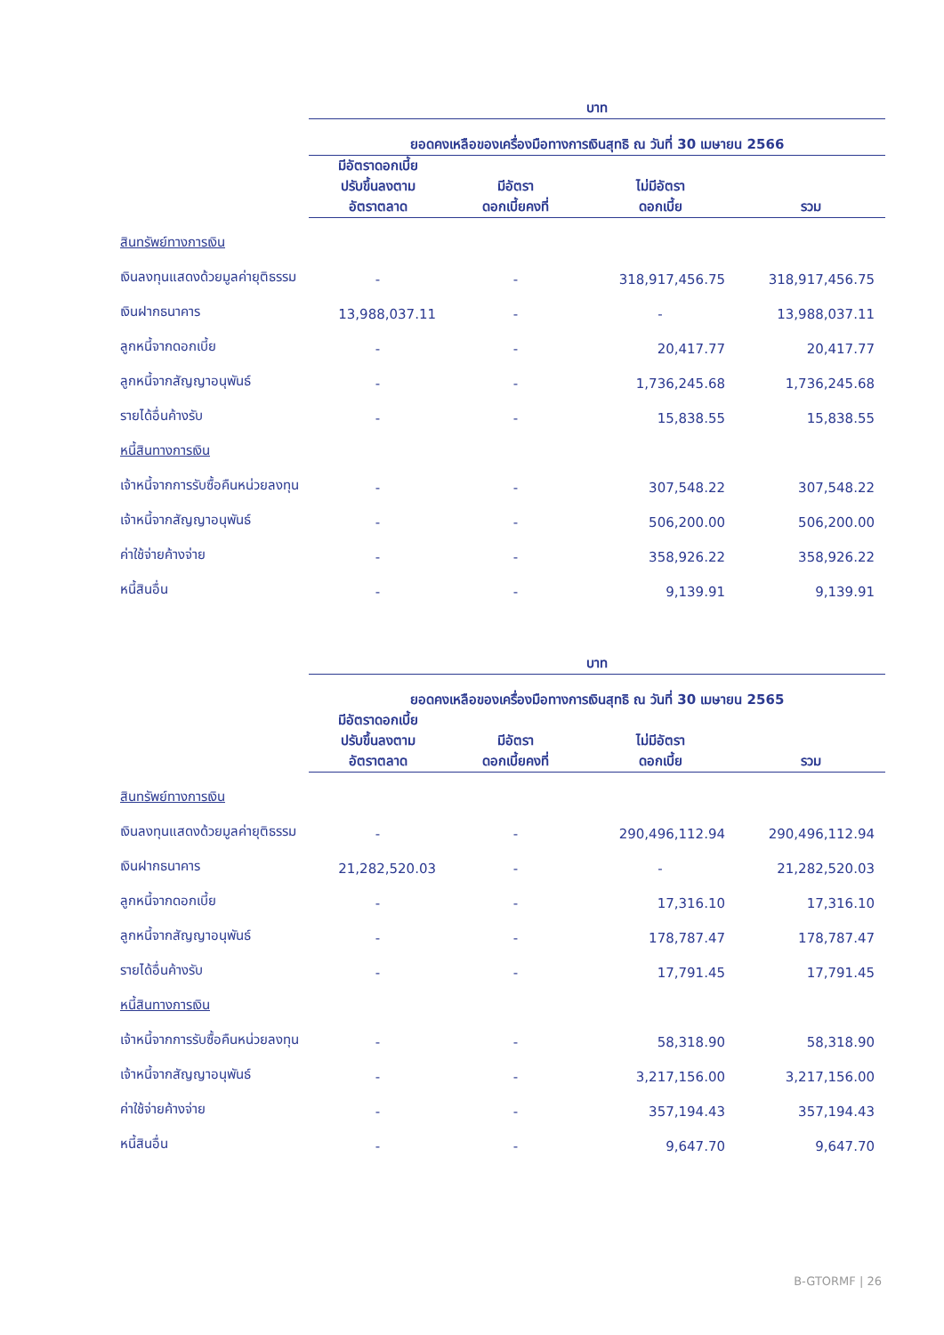| | บาท | | | |
| | ยอดคงเหลือของเครื่องมือทางการเงินสุทธิ ณ วันที่ 30 เมษายน 2566 | | | |
| | มีอัตราดอกเบี้ย ปรับขึ้นลงตาม อัตราตลาด | มีอัตรา ดอกเบี้ยคงที่ | ไม่มีอัตรา ดอกเบี้ย | รวม |
| สินทรัพย์ทางการเงิน | | | | |
| เงินลงทุนแสดงด้วยมูลค่ายุติธรรม | - | - | 318,917,456.75 | 318,917,456.75 |
| เงินฝากธนาคาร | 13,988,037.11 | - | - | 13,988,037.11 |
| ลูกหนี้จากดอกเบี้ย | - | - | 20,417.77 | 20,417.77 |
| ลูกหนี้จากสัญญาอนุพันธ์ | - | - | 1,736,245.68 | 1,736,245.68 |
| รายได้อื่นค้างรับ | - | - | 15,838.55 | 15,838.55 |
| หนี้สินทางการเงิน | | | | |
| เจ้าหนี้จากการรับซื้อคืนหน่วยลงทุน | - | - | 307,548.22 | 307,548.22 |
| เจ้าหนี้จากสัญญาอนุพันธ์ | - | - | 506,200.00 | 506,200.00 |
| ค่าใช้จ่ายค้างจ่าย | - | - | 358,926.22 | 358,926.22 |
| หนี้สินอื่น | - | - | 9,139.91 | 9,139.91 |
| | บาท | | | |
| | ยอดคงเหลือของเครื่องมือทางการเงินสุทธิ ณ วันที่ 30 เมษายน 2565 | | | |
| | มีอัตราดอกเบี้ย ปรับขึ้นลงตาม อัตราตลาด | มีอัตรา ดอกเบี้ยคงที่ | ไม่มีอัตรา ดอกเบี้ย | รวม |
| สินทรัพย์ทางการเงิน | | | | |
| เงินลงทุนแสดงด้วยมูลค่ายุติธรรม | - | - | 290,496,112.94 | 290,496,112.94 |
| เงินฝากธนาคาร | 21,282,520.03 | - | - | 21,282,520.03 |
| ลูกหนี้จากดอกเบี้ย | - | - | 17,316.10 | 17,316.10 |
| ลูกหนี้จากสัญญาอนุพันธ์ | - | - | 178,787.47 | 178,787.47 |
| รายได้อื่นค้างรับ | - | - | 17,791.45 | 17,791.45 |
| หนี้สินทางการเงิน | | | | |
| เจ้าหนี้จากการรับซื้อคืนหน่วยลงทุน | - | - | 58,318.90 | 58,318.90 |
| เจ้าหนี้จากสัญญาอนุพันธ์ | - | - | 3,217,156.00 | 3,217,156.00 |
| ค่าใช้จ่ายค้างจ่าย | - | - | 357,194.43 | 357,194.43 |
| หนี้สินอื่น | - | - | 9,647.70 | 9,647.70 |
B-GTORMF | 26